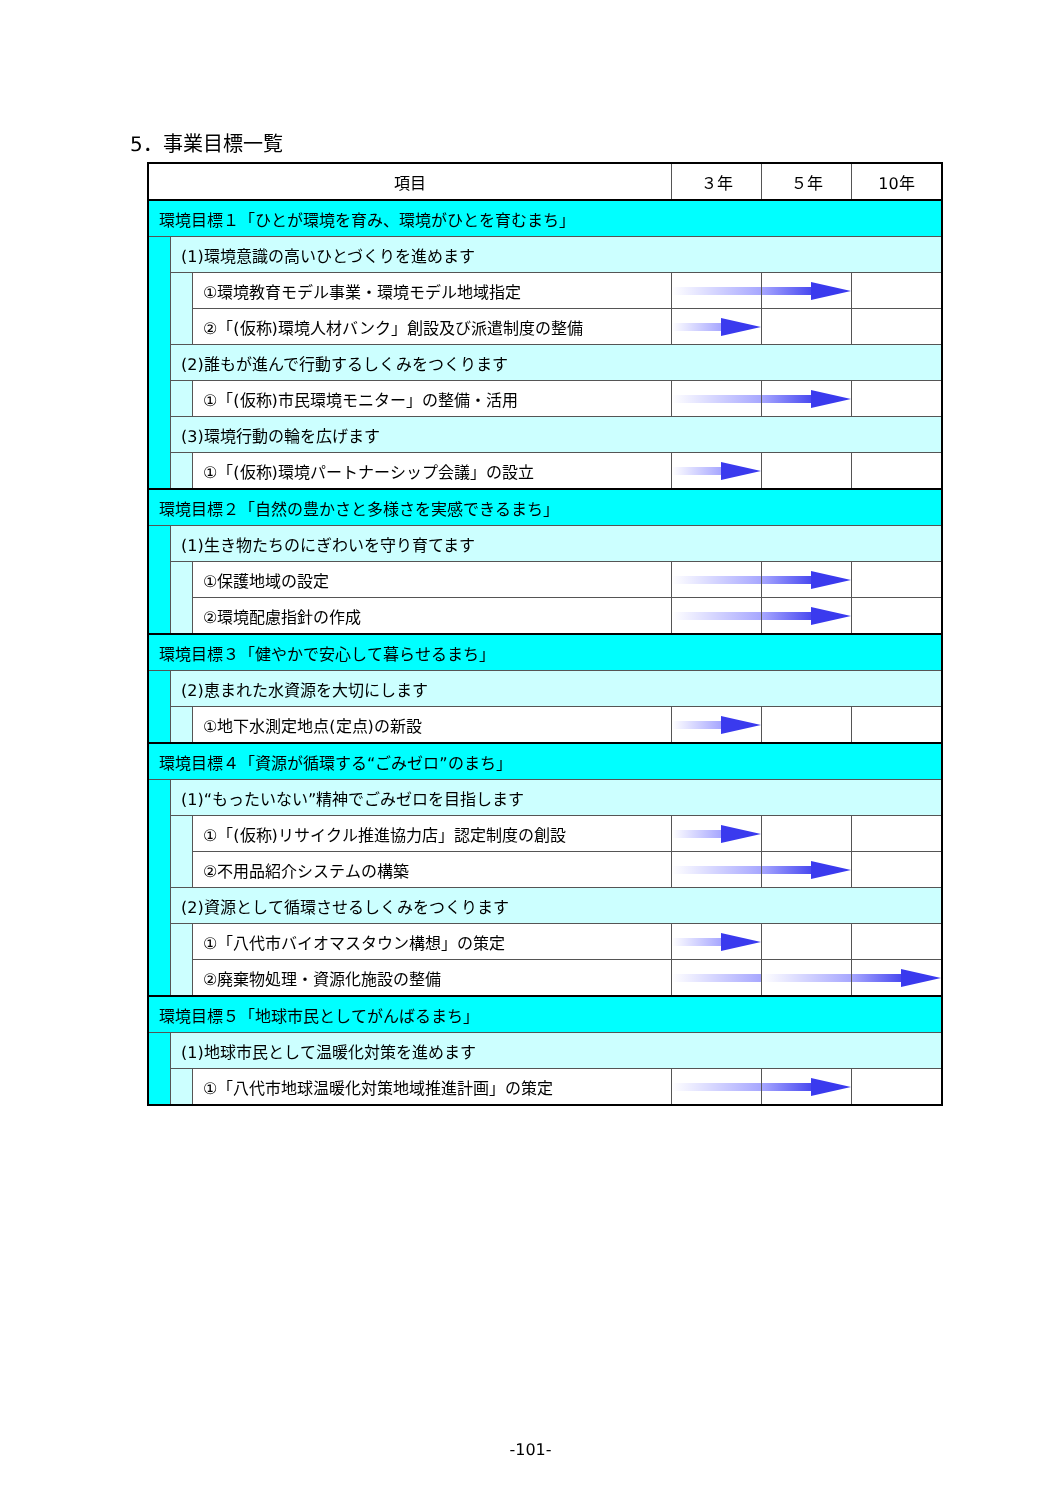5．事業目標一覧
| 項目 | | | ３年 | ５年 | 10年 |
| --- | --- | --- | --- | --- | --- |
| 環境目標１「ひとが環境を育み、環境がひとを育むまち」 | | | | | |
| | (1)環境意識の高いひとづくりを進めます | | | | |
| | | ①環境教育モデル事業・環境モデル地域指定 | | | |
| | | ②「(仮称)環境人材バンク」創設及び派遣制度の整備 | | | |
| | (2)誰もが進んで行動するしくみをつくります | | | | |
| | | ①「(仮称)市民環境モニター」の整備・活用 | | | |
| | (3)環境行動の輪を広げます | | | | |
| | | ①「(仮称)環境パートナーシップ会議」の設立 | | | |
| 環境目標２「自然の豊かさと多様さを実感できるまち」 | | | | | |
| | (1)生き物たちのにぎわいを守り育てます | | | | |
| | | ①保護地域の設定 | | | |
| | | ②環境配慮指針の作成 | | | |
| 環境目標３「健やかで安心して暮らせるまち」 | | | | | |
| | (2)恵まれた水資源を大切にします | | | | |
| | | ①地下水測定地点(定点)の新設 | | | |
| 環境目標４「資源が循環する“ごみゼロ”のまち」 | | | | | |
| | (1)“もったいない”精神でごみゼロを目指します | | | | |
| | | ①「(仮称)リサイクル推進協力店」認定制度の創設 | | | |
| | | ②不用品紹介システムの構築 | | | |
| | (2)資源として循環させるしくみをつくります | | | | |
| | | ①「八代市バイオマスタウン構想」の策定 | | | |
| | | ②廃棄物処理・資源化施設の整備 | | | |
| 環境目標５「地球市民としてがんばるまち」 | | | | | |
| | (1)地球市民として温暖化対策を進めます | | | | |
| | | ①「八代市地球温暖化対策地域推進計画」の策定 | | | |
-101-